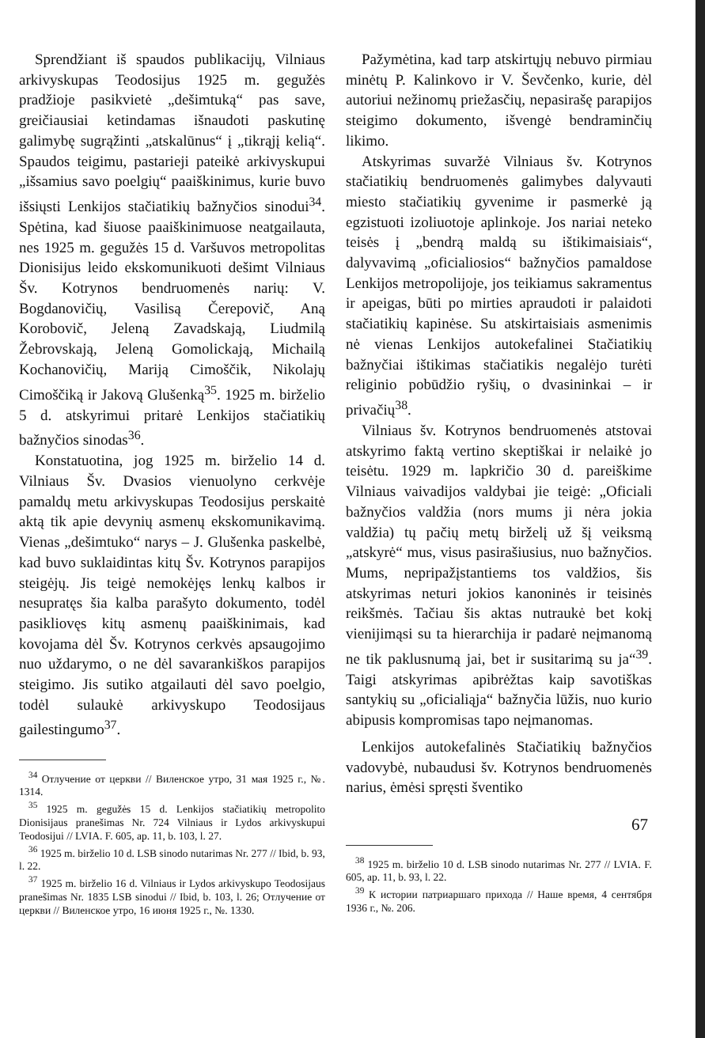Sprendžiant iš spaudos publikacijų, Vilniaus arkivyskupas Teodosijus 1925 m. gegužės pradžioje pasikvietė „dešimtuką“ pas save, greičiausiai ketindamas išnaudoti paskutinę galimybę sugrąžinti „atskalūnus“ į „tikrąjį kelią“. Spaudos teigimu, pastarieji pateikė arkivyskupui „išsamius savo poelgių“ paaiškinimus, kurie buvo išsiųsti Lenkijos stačiatikių bažnyčios sinodui<sup>34</sup>. Spėtina, kad šiuose paaiškinimuose neatgailauta, nes 1925 m. gegužės 15 d. Varšuvos metropolitas Dionisijus leido ekskomunikuoti dešimt Vilniaus Šv. Kotrynos bendruomenės narių: V. Bogdanovičių, Vasilisą Čerepovič, Aną Korobovič, Jeleną Zavadskają, Liudmilą Žebrovskają, Jeleną Gomolickają, Michailą Kochanovičių, Mariją Cimoščik, Nikolajų Cimoščiką ir Jakovą Glušenką<sup>35</sup>. 1925 m. birželio 5 d. atskyrimui pritarė Lenkijos stačiatikių bažnyčios sinodas<sup>36</sup>.
Konstatuotina, jog 1925 m. birželio 14 d. Vilniaus Šv. Dvasios vienuolyno cerkvėje pamaldų metu arkivyskupas Teodosijus perskaitė aktą tik apie devynių asmenų ekskomunikavimą. Vienas „dešimtuko“ narys – J. Glušenka paskelbė, kad buvo suklaidintas kitų Šv. Kotrynos parapijos steigėjų. Jis teigė nemokėjęs lenkų kalbos ir nesupratęs šia kalba parašyto dokumento, todėl pasikliovęs kitų asmenų paaiškinimais, kad kovojama dėl Šv. Kotrynos cerkvės apsaugojimo nuo uždarymo, o ne dėl savarankiškos parapijos steigimo. Jis sutiko atgailauti dėl savo poelgio, todėl sulaukė arkivyskupo Teodosijaus gailestingumo<sup>37</sup>.
<sup>34</sup> Отлучение от церкви // Виленское утро, 31 мая 1925 г., №. 1314.
<sup>35</sup> 1925 m. gegužės 15 d. Lenkijos stačiatikių metropolito Dionisijaus pranešimas Nr. 724 Vilniaus ir Lydos arkivyskupui Teodosijui // LVIA. F. 605, ap. 11, b. 103, l. 27.
<sup>36</sup> 1925 m. birželio 10 d. LSB sinodo nutarimas Nr. 277 // Ibid, b. 93, l. 22.
<sup>37</sup> 1925 m. birželio 16 d. Vilniaus ir Lydos arkivyskupo Teodosijaus pranešimas Nr. 1835 LSB sinodui // Ibid, b. 103, l. 26; Отлучение от церкви // Виленское утро, 16 июня 1925 г., №. 1330.
Pažymėtina, kad tarp atskirtųjų nebuvo pirmiau minėtų P. Kalinkovo ir V. Ševčenko, kurie, dėl autoriui nežinomų priežasčių, nepasirašę parapijos steigimo dokumento, išvengė bendraminčių likimo.
Atskyrimas suvaržė Vilniaus šv. Kotrynos stačiatikių bendruomenės galimybes dalyvauti miesto stačiatikių gyvenime ir pasmerkė ją egzistuoti izoliuotoje aplinkoje. Jos nariai neteko teisės į „bendrą maldą su ištikimaisiais“, dalyvavimą „oficialiosios“ bažnyčios pamaldose Lenkijos metropolijoje, jos teikiamus sakramentus ir apeigas, būti po mirties apraudoti ir palaidoti stačiatikių kapinėse. Su atskirtaisiais asmenimis nė vienas Lenkijos autokefalinei Stačiatikių bažnyčiai ištikimas stačiatikis negalėjo turėti religinio pobūdžio ryšių, o dvasininkai – ir privačių<sup>38</sup>.
Vilniaus šv. Kotrynos bendruomenės atstovai atskyrimo faktą vertino skeptiškai ir nelaikė jo teisėtu. 1929 m. lapkričio 30 d. pareiškime Vilniaus vaivadijos valdybai jie teigė: „Oficiali bažnyčios valdžia (nors mums ji nėra jokia valdžia) tų pačių metų birželį už šį veiksmą „atskyrė“ mus, visus pasirašiusius, nuo bažnyčios. Mums, nepripažįstantiems tos valdžios, šis atskyrimas neturi jokios kanoninės ir teisinės reikšmės. Tačiau šis aktas nutraukė bet kokį vienijimąsi su ta hierarchija ir padarė neįmanomą ne tik paklusnumą jai, bet ir susitarimą su ja“<sup>39</sup>. Taigi atskyrimas apibrėžtas kaip savotiškas santykių su „oficialiąja“ bažnyčia lūžis, nuo kurio abipusis kompromisas tapo neįmanomas.
Lenkijos autokefalinės Stačiatikių bažnyčios vadovybė, nubaudusi šv. Kotrynos bendruomenės narius, ėmėsi spręsti šventiko
<sup>38</sup> 1925 m. birželio 10 d. LSB sinodo nutarimas Nr. 277 // LVIA. F. 605, ap. 11, b. 93, l. 22.
<sup>39</sup> К истории патриаршаго прихода // Наше время, 4 сентября 1936 г., №. 206.
67